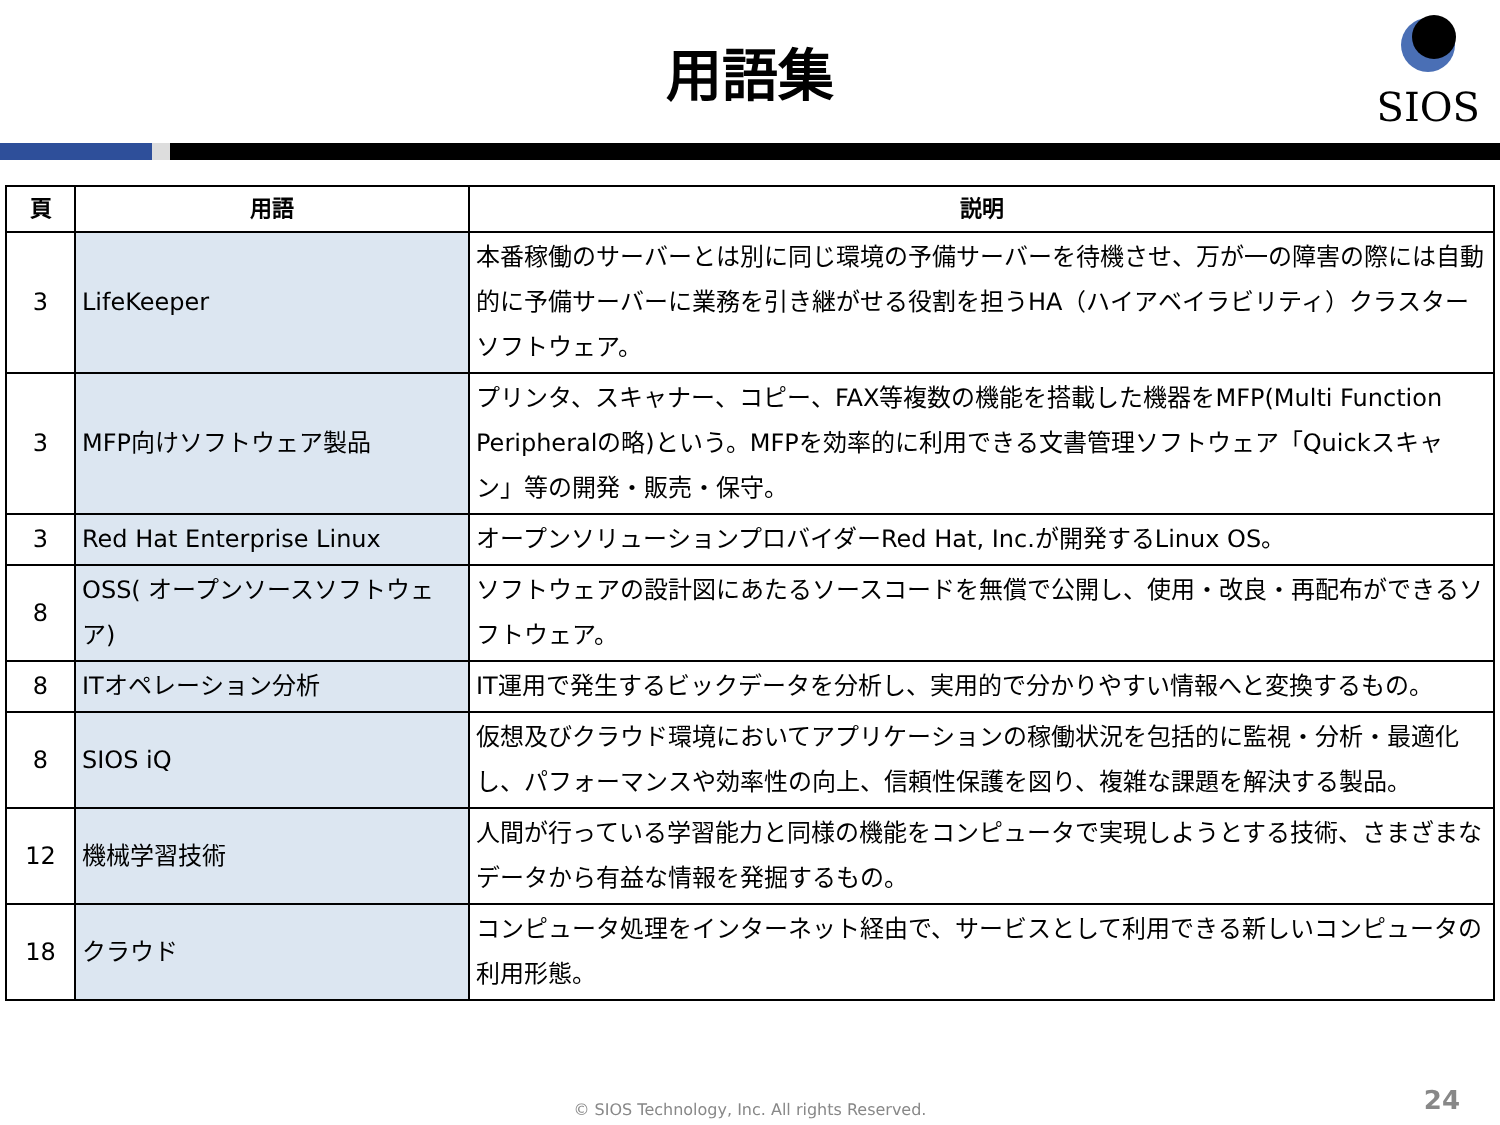用語集
SIOS
| 頁 | 用語 | 説明 |
| --- | --- | --- |
| 3 | LifeKeeper | 本番稼働のサーバーとは別に同じ環境の予備サーバーを待機させ、万が一の障害の際には自動的に予備サーバーに業務を引き継がせる役割を担うHA（ハイアベイラビリティ）クラスターソフトウェア。 |
| 3 | MFP向けソフトウェア製品 | プリンタ、スキャナー、コピー、FAX等複数の機能を搭載した機器をMFP(Multi Function Peripheralの略)という。MFPを効率的に利用できる文書管理ソフトウェア「Quickスキャン」等の開発・販売・保守。 |
| 3 | Red Hat Enterprise Linux | オープンソリューションプロバイダーRed Hat, Inc.が開発するLinux OS。 |
| 8 | OSS( オープンソースソフトウェア) | ソフトウェアの設計図にあたるソースコードを無償で公開し、使用・改良・再配布ができるソフトウェア。 |
| 8 | ITオペレーション分析 | IT運用で発生するビックデータを分析し、実用的で分かりやすい情報へと変換するもの。 |
| 8 | SIOS iQ | 仮想及びクラウド環境においてアプリケーションの稼働状況を包括的に監視・分析・最適化し、パフォーマンスや効率性の向上、信頼性保護を図り、複雑な課題を解決する製品。 |
| 12 | 機械学習技術 | 人間が行っている学習能力と同様の機能をコンピュータで実現しようとする技術、さまざまなデータから有益な情報を発掘するもの。 |
| 18 | クラウド | コンピュータ処理をインターネット経由で、サービスとして利用できる新しいコンピュータの利用形態。 |
© SIOS Technology, Inc. All rights Reserved. 24